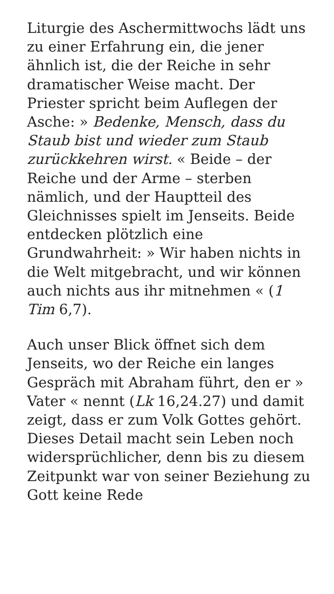Liturgie des Aschermittwochs lädt uns zu einer Erfahrung ein, die jener ähnlich ist, die der Reiche in sehr dramatischer Weise macht. Der Priester spricht beim Auflegen der Asche: » Bedenke, Mensch, dass du Staub bist und wieder zum Staub zurückkehren wirst. « Beide – der Reiche und der Arme – sterben nämlich, und der Hauptteil des Gleichnisses spielt im Jenseits. Beide entdecken plötzlich eine Grundwahrheit: » Wir haben nichts in die Welt mitgebracht, und wir können auch nichts aus ihr mitnehmen « (1 Tim 6,7).
Auch unser Blick öffnet sich dem Jenseits, wo der Reiche ein langes Gespräch mit Abraham führt, den er » Vater « nennt (Lk 16,24.27) und damit zeigt, dass er zum Volk Gottes gehört. Dieses Detail macht sein Leben noch widersprüchlicher, denn bis zu diesem Zeitpunkt war von seiner Beziehung zu Gott keine Rede